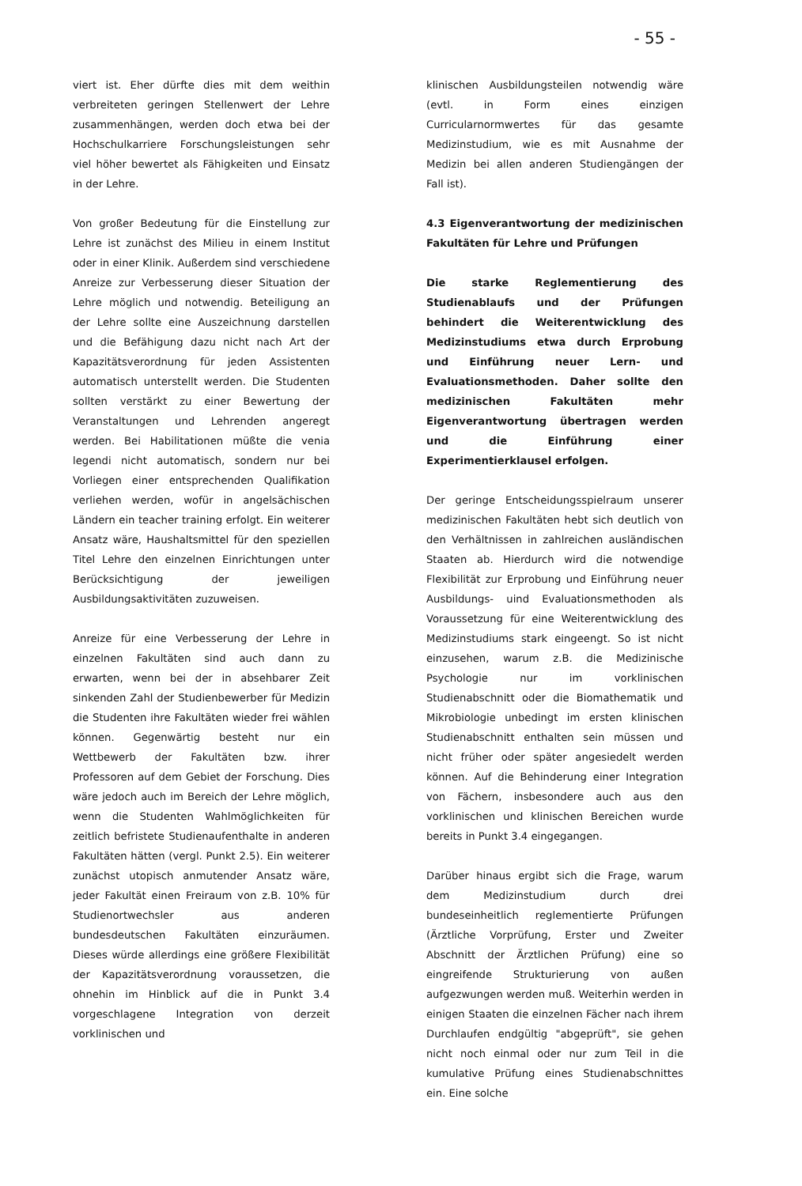- 55 -
viert ist. Eher dürfte dies mit dem weithin verbreiteten geringen Stellenwert der Lehre zusammenhängen, werden doch etwa bei der Hochschulkarriere Forschungsleistungen sehr viel höher bewertet als Fähigkeiten und Einsatz in der Lehre.
Von großer Bedeutung für die Einstellung zur Lehre ist zunächst des Milieu in einem Institut oder in einer Klinik. Außerdem sind verschiedene Anreize zur Verbesserung dieser Situation der Lehre möglich und notwendig. Beteiligung an der Lehre sollte eine Auszeichnung darstellen und die Befähigung dazu nicht nach Art der Kapazitätsverordnung für jeden Assistenten automatisch unterstellt werden. Die Studenten sollten verstärkt zu einer Bewertung der Veranstaltungen und Lehrenden angeregt werden. Bei Habilitationen müßte die venia legendi nicht automatisch, sondern nur bei Vorliegen einer entsprechenden Qualifikation verliehen werden, wofür in angelsächischen Ländern ein teacher training erfolgt. Ein weiterer Ansatz wäre, Haushaltsmittel für den speziellen Titel Lehre den einzelnen Einrichtungen unter Berücksichtigung der jeweiligen Ausbildungsaktivitäten zuzuweisen.
Anreize für eine Verbesserung der Lehre in einzelnen Fakultäten sind auch dann zu erwarten, wenn bei der in absehbarer Zeit sinkenden Zahl der Studienbewerber für Medizin die Studenten ihre Fakultäten wieder frei wählen können. Gegenwärtig besteht nur ein Wettbewerb der Fakultäten bzw. ihrer Professoren auf dem Gebiet der Forschung. Dies wäre jedoch auch im Bereich der Lehre möglich, wenn die Studenten Wahlmöglichkeiten für zeitlich befristete Studienaufenthalte in anderen Fakultäten hätten (vergl. Punkt 2.5). Ein weiterer zunächst utopisch anmutender Ansatz wäre, jeder Fakultät einen Freiraum von z.B. 10% für Studienortwechsler aus anderen bundesdeutschen Fakultäten einzuräumen. Dieses würde allerdings eine größere Flexibilität der Kapazitätsverordnung voraussetzen, die ohnehin im Hinblick auf die in Punkt 3.4 vorgeschlagene Integration von derzeit vorklinischen und
klinischen Ausbildungsteilen notwendig wäre (evtl. in Form eines einzigen Curricularnormwertes für das gesamte Medizinstudium, wie es mit Ausnahme der Medizin bei allen anderen Studiengängen der Fall ist).
4.3 Eigenverantwortung der medizinischen Fakultäten für Lehre und Prüfungen
Die starke Reglementierung des Studienablaufs und der Prüfungen behindert die Weiterentwicklung des Medizinstudiums etwa durch Erprobung und Einführung neuer Lern- und Evaluationsmethoden. Daher sollte den medizinischen Fakultäten mehr Eigenverantwortung übertragen werden und die Einführung einer Experimentierklausel erfolgen.
Der geringe Entscheidungsspielraum unserer medizinischen Fakultäten hebt sich deutlich von den Verhältnissen in zahlreichen ausländischen Staaten ab. Hierdurch wird die notwendige Flexibilität zur Erprobung und Einführung neuer Ausbildungs- uind Evaluationsmethoden als Voraussetzung für eine Weiterentwicklung des Medizinstudiums stark eingeengt. So ist nicht einzusehen, warum z.B. die Medizinische Psychologie nur im vorklinischen Studienabschnitt oder die Biomathematik und Mikrobiologie unbedingt im ersten klinischen Studienabschnitt enthalten sein müssen und nicht früher oder später angesiedelt werden können. Auf die Behinderung einer Integration von Fächern, insbesondere auch aus den vorklinischen und klinischen Bereichen wurde bereits in Punkt 3.4 eingegangen.
Darüber hinaus ergibt sich die Frage, warum dem Medizinstudium durch drei bundeseinheitlich reglementierte Prüfungen (Ärztliche Vorprüfung, Erster und Zweiter Abschnitt der Ärztlichen Prüfung) eine so eingreifende Strukturierung von außen aufgezwungen werden muß. Weiterhin werden in einigen Staaten die einzelnen Fächer nach ihrem Durchlaufen endgültig "abgeprüft", sie gehen nicht noch einmal oder nur zum Teil in die kumulative Prüfung eines Studienabschnittes ein. Eine solche